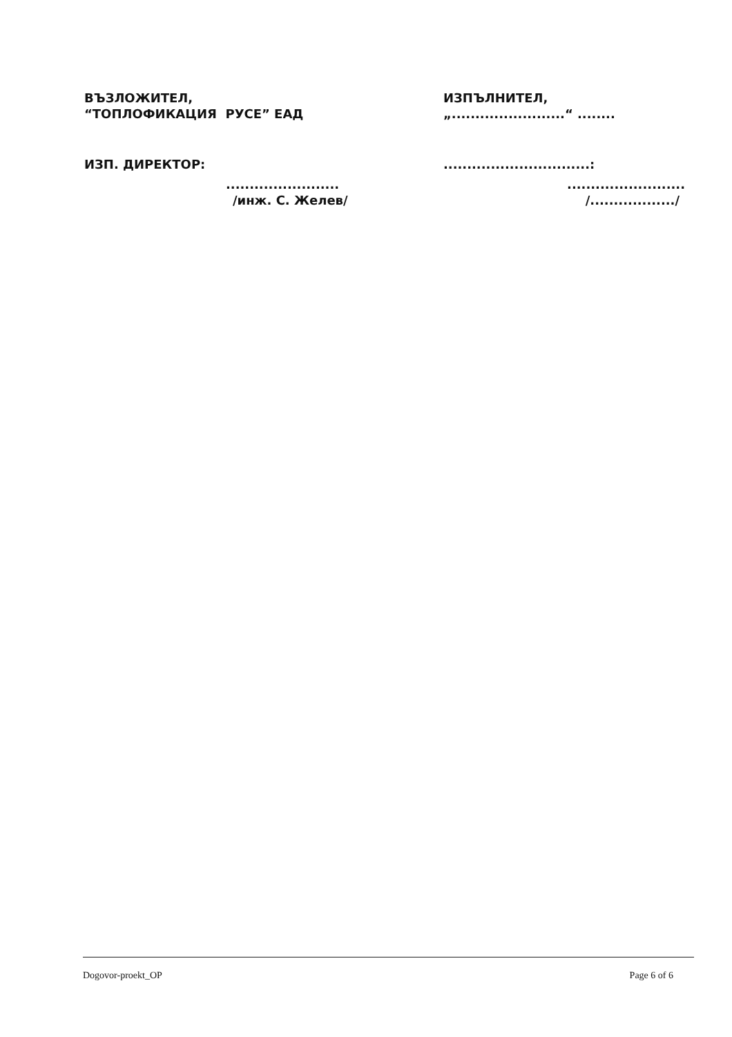ВЪЗЛОЖИТЕЛ,
“ТОПЛОФИКАЦИЯ РУСЕ” ЕАД
ИЗП. ДИРЕКТОР:
........................
/инж. С. Желев/
ИЗПЪЛНИТЕЛ,
„........................“ ........
...............................:
.........................
/................../
Dogovor-proekt_OP Page 6 of 6